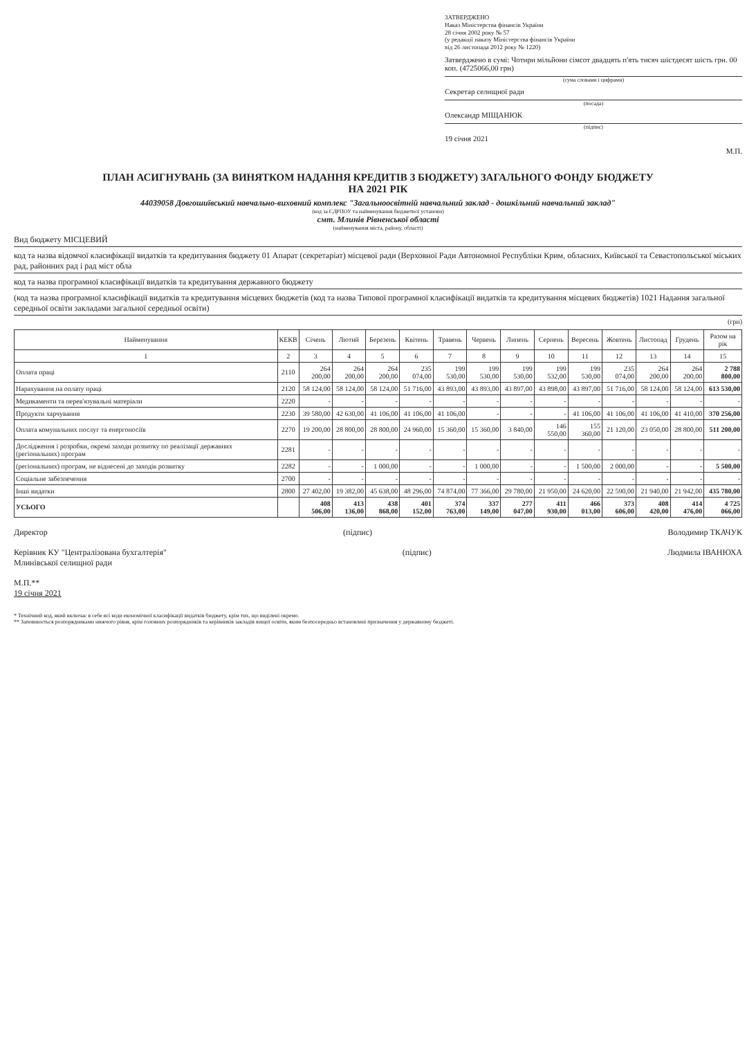ЗАТВЕРДЖЕНО
Наказ Міністерства фінансів України
28 січня 2002 року № 57
(у редакції наказу Міністерства фінансів України
від 26 листопада 2012 року № 1220)
Затверджено в сумі: Чотири мільйони сімсот двадцять п'ять тисяч шістдесят шість грн. 00 коп. (4725066,00 грн)
(сума словами і цифрами)
Секретар селищної ради
(посада)
Олександр МІЩАНЮК
(підпис)
19 січня 2021
М.П.
ПЛАН АСИГНУВАНЬ (ЗА ВИНЯТКОМ НАДАННЯ КРЕДИТІВ З БЮДЖЕТУ) ЗАГАЛЬНОГО ФОНДУ БЮДЖЕТУ
НА 2021 РІК
44039058 Довгошиївський навчально-виховний комплекс "Загальноосвітній навчальний заклад - дошкільний навчальний заклад"
(код за ЄДРПОУ та найменування бюджетної установи)
смт. Млинів Рівненської області
(найменування міста, району, області)
Вид бюджету МІСЦЕВИЙ
код та назва відомчої класифікації видатків та кредитування бюджету 01 Апарат (секретаріат) місцевої ради (Верховної Ради Автономної Республіки Крим, обласних, Київської та Севастопольської міських рад, районних рад і рад міст обла
код та назва програмної класифікації видатків та кредитування державного бюджету
(код та назва програмної класифікації видатків та кредитування місцевих бюджетів (код та назва Типової програмної класифікації видатків та кредитування місцевих бюджетів) 1021 Надання загальної середньої освіти закладами загальної середньої освіти)
(грн)
| Найменування | КЕКВ | Січень | Лютий | Березень | Квітень | Травень | Червень | Липень | Серпень | Вересень | Жовтень | Листопад | Грудень | Разом на рік |
| --- | --- | --- | --- | --- | --- | --- | --- | --- | --- | --- | --- | --- | --- | --- |
| 1 | 2 | 3 | 4 | 5 | 6 | 7 | 8 | 9 | 10 | 11 | 12 | 13 | 14 | 15 |
| Оплата праці | 2110 | 264 200,00 | 264 200,00 | 264 200,00 | 235 074,00 | 199 530,00 | 199 530,00 | 199 530,00 | 199 532,00 | 199 530,00 | 235 074,00 | 264 200,00 | 264 200,00 | 2 788 800,00 |
| Нарахування на оплату праці | 2120 | 58 124,00 | 58 124,00 | 58 124,00 | 51 716,00 | 43 893,00 | 43 893,00 | 43 897,00 | 43 898,00 | 43 897,00 | 51 716,00 | 58 124,00 | 58 124,00 | 613 530,00 |
| Медикаменти та перев'язувальні матеріали | 2220 | - | - | - | - | - | - | - | - | - | - | - | - | - |
| Продукти харчування | 2230 | 39 580,00 | 42 630,00 | 41 106,00 | 41 106,00 | 41 106,00 | - | - | - | 41 106,00 | 41 106,00 | 41 106,00 | 41 410,00 | 370 256,00 |
| Оплата комунальних послуг та енергоносіїв | 2270 | 19 200,00 | 28 800,00 | 28 800,00 | 24 960,00 | 15 360,00 | 15 360,00 | 3 840,00 | 146 550,00 | 155 360,00 | 21 120,00 | 23 050,00 | 28 800,00 | 511 200,00 |
| Дослідження і розробки, окремі заходи розвитку по реалізації державних (регіональних) програм | 2281 | - | - | - | - | - | - | - | - | - | - | - | - | - |
| (регіональних) програм, не віднесені до заходів розвитку | 2282 | - | - | 1 000,00 | - | - | 1 000,00 | - | - | 1 500,00 | 2 000,00 | - | - | 5 500,00 |
| Соціальне забезпечення | 2700 | - | - | - | - | - | - | - | - | - | - | - | - | - |
| Інші видатки | 2800 | 27 402,00 | 19 382,00 | 45 638,00 | 48 296,00 | 74 874,00 | 77 366,00 | 29 780,00 | 21 950,00 | 24 620,00 | 22 590,00 | 21 940,00 | 21 942,00 | 435 780,00 |
| УСЬОГО | | 408 506,00 | 413 136,00 | 438 868,00 | 401 152,00 | 374 763,00 | 337 149,00 | 277 047,00 | 411 930,00 | 466 013,00 | 373 606,00 | 408 420,00 | 414 476,00 | 4 725 066,00 |
Директор (підпис) Володимир ТКАЧУК
Керівник КУ "Централізована бухгалтерія"
Млинівської селищної ради
(підпис) Людмила ІВАНЮХА
М.П.**
19 січня 2021
* Технічний код, який включає в себе всі коди економічної класифікації видатків бюджету, крім тих, що виділені окремо.
** Заповнюється розпорядниками нижчого рівня, крім головних розпорядників та керівників закладів вищої освіти, яким безпосередньо встановлені призначення у державному бюджеті.